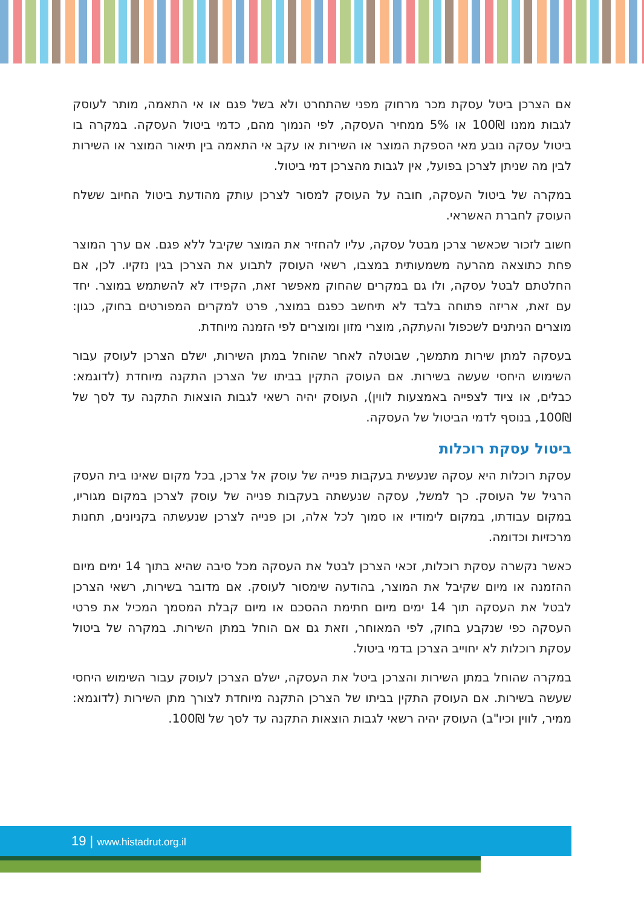אם הצרכן ביטל עסקת מכר מרחוק מפני שהתחרט ולא בשל פגם או אי התאמה, מותר לעוסק לגבות ממנו 100₪ או 5% ממחיר העסקה, לפי הנמוך מהם, כדמי ביטול העסקה. במקרה בו ביטול עסקה נובע מאי הספקת המוצר או השירות או עקב אי התאמה בין תיאור המוצר או השירות לבין מה שניתן לצרכן בפועל, אין לגבות מהצרכן דמי ביטול.
במקרה של ביטול העסקה, חובה על העוסק למסור לצרכן עותק מהודעת ביטול החיוב ששלח העוסק לחברת האשראי.
חשוב לזכור שכאשר צרכן מבטל עסקה, עליו להחזיר את המוצר שקיבל ללא פגם. אם ערך המוצר פחת כתוצאה מהרעה משמעותית במצבו, רשאי העוסק לתבוע את הצרכן בגין נזקיו. לכן, אם החלטתם לבטל עסקה, ולו גם במקרים שהחוק מאפשר זאת, הקפידו לא להשתמש במוצר. יחד עם זאת, אריזה פתוחה בלבד לא תיחשב כפגם במוצר, פרט למקרים המפורטים בחוק, כגון: מוצרים הניתנים לשכפול והעתקה, מוצרי מזון ומוצרים לפי הזמנה מיוחדת.
בעסקה למתן שירות מתמשך, שבוטלה לאחר שהוחל במתן השירות, ישלם הצרכן לעוסק עבור השימוש היחסי שעשה בשירות. אם העוסק התקין בביתו של הצרכן התקנה מיוחדת (לדוגמא: כבלים, או ציוד לצפייה באמצעות לווין), העוסק יהיה רשאי לגבות הוצאות התקנה עד לסך של 100₪, בנוסף לדמי הביטול של העסקה.
ביטול עסקת רוכלות
עסקת רוכלות היא עסקה שנעשית בעקבות פנייה של עוסק אל צרכן, בכל מקום שאינו בית העסק הרגיל של העוסק. כך למשל, עסקה שנעשתה בעקבות פנייה של עוסק לצרכן במקום מגוריו, במקום עבודתו, במקום לימודיו או סמוך לכל אלה, וכן פנייה לצרכן שנעשתה בקניונים, תחנות מרכזיות וכדומה.
כאשר נקשרה עסקת רוכלות, זכאי הצרכן לבטל את העסקה מכל סיבה שהיא בתוך 14 ימים מיום ההזמנה או מיום שקיבל את המוצר, בהודעה שימסור לעוסק. אם מדובר בשירות, רשאי הצרכן לבטל את העסקה תוך 14 ימים מיום חתימת ההסכם או מיום קבלת המסמך המכיל את פרטי העסקה כפי שנקבע בחוק, לפי המאוחר, וזאת גם אם הוחל במתן השירות. במקרה של ביטול עסקת רוכלות לא יחוייב הצרכן בדמי ביטול.
במקרה שהוחל במתן השירות והצרכן ביטל את העסקה, ישלם הצרכן לעוסק עבור השימוש היחסי שעשה בשירות. אם העוסק התקין בביתו של הצרכן התקנה מיוחדת לצורך מתן השירות (לדוגמא: ממיר, לווין וכיו"ב) העוסק יהיה רשאי לגבות הוצאות התקנה עד לסך של 100₪.
19 | www.histadrut.org.il